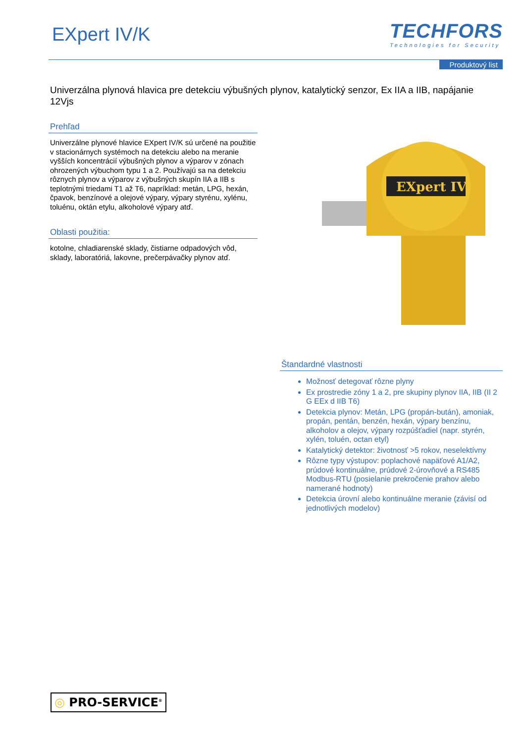EXpert IV/K
TECHFORS
Technologies for Security
Produktový list
Univerzálna plynová hlavica pre detekciu výbušných plynov, katalytický senzor, Ex IIA a IIB, napájanie 12Vjs
Prehľad
Univerzálne plynové hlavice EXpert IV/K sú určené na použitie v stacionárnych systémoch na detekciu alebo na meranie vyšších koncentrácií výbušných plynov a výparov v zónach ohrozených výbuchom typu 1 a 2. Používajú sa na detekciu rôznych plynov a výparov z výbušných skupín IIA a IIB s teplotnými triedami T1 až T6, napríklad: metán, LPG, hexán, čpavok, benzínové a olejové výpary, výpary styrénu, xylénu, toluénu, oktán etylu, alkoholové výpary atď.
Oblasti použitia:
kotolne, chladiarenské sklady, čistiarne odpadových vôd, sklady, laboratóriá, lakovne, prečerpávačky plynov atď.
EXpert IV
Štandardné vlastnosti
Možnosť detegovať rôzne plyny
Ex prostredie zóny 1 a 2, pre skupiny plynov IIA, IIB (II 2 G EEx d IIB T6)
Detekcia plynov: Metán, LPG (propán-bután), amoniak, propán, pentán, benzén, hexán, výpary benzínu, alkoholov a olejov, výpary rozpúšťadiel (napr. styrén, xylén, toluén, octan etyl)
Katalytický detektor: životnosť >5 rokov, neselektívny
Rôzne typy výstupov: poplachové napäťové A1/A2, prúdové kontinuálne, prúdové 2-úrovňové a RS485 Modbus-RTU (posielanie prekročenie prahov alebo namerané hodnoty)
Detekcia úrovní alebo kontinuálne meranie (závisí od jednotlivých modelov)
◎ PRO-SERVICE<sup>®</sup>